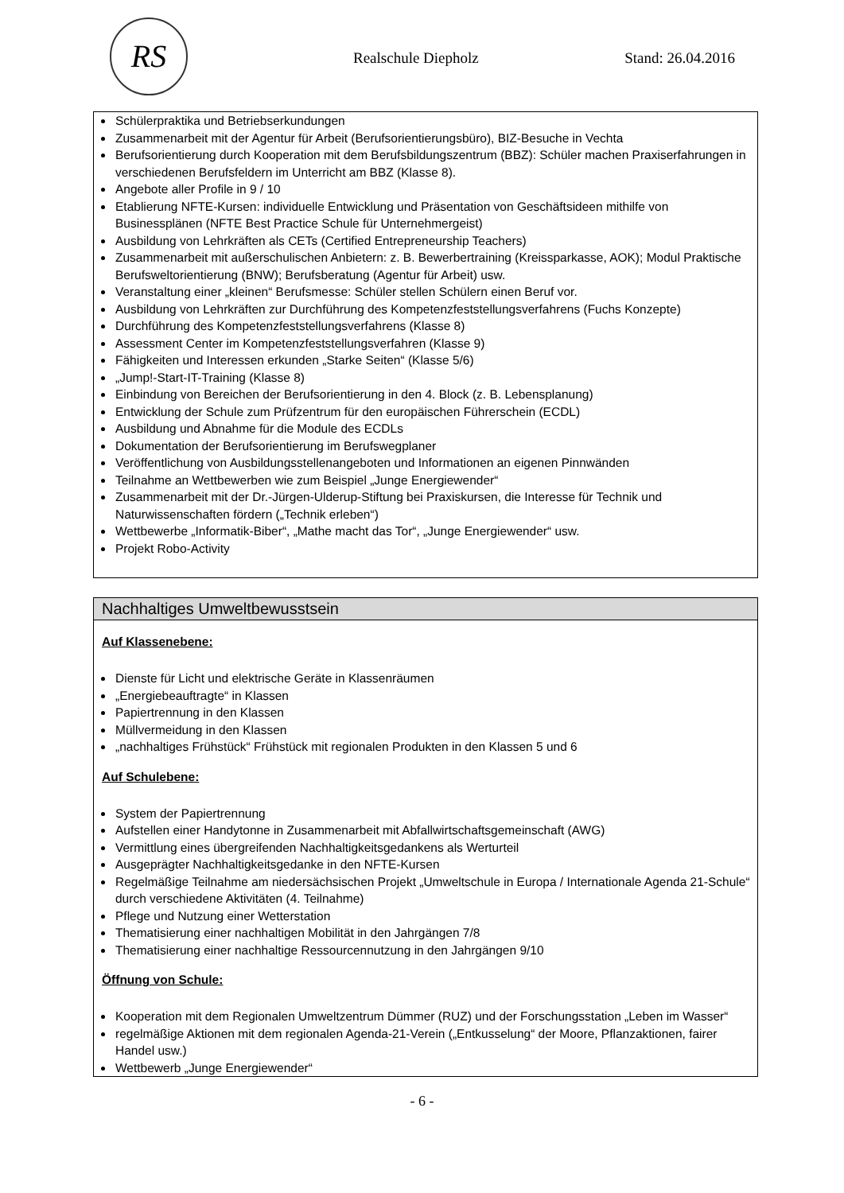RS
Realschule Diepholz Stand: 26.04.2016
Schülerpraktika und Betriebserkundungen
Zusammenarbeit mit der Agentur für Arbeit (Berufsorientierungsbüro), BIZ-Besuche in Vechta
Berufsorientierung durch Kooperation mit dem Berufsbildungszentrum (BBZ): Schüler machen Praxiserfahrungen in verschiedenen Berufsfeldern im Unterricht am BBZ (Klasse 8).
Angebote aller Profile in 9 / 10
Etablierung NFTE-Kursen: individuelle Entwicklung und Präsentation von Geschäftsideen mithilfe von Businessplänen (NFTE Best Practice Schule für Unternehmergeist)
Ausbildung von Lehrkräften als CETs (Certified Entrepreneurship Teachers)
Zusammenarbeit mit außerschulischen Anbietern: z. B. Bewerbertraining (Kreissparkasse, AOK); Modul Praktische Berufsweltorientierung (BNW); Berufsberatung (Agentur für Arbeit) usw.
Veranstaltung einer „kleinen“ Berufsmesse: Schüler stellen Schülern einen Beruf vor.
Ausbildung von Lehrkräften zur Durchführung des Kompetenzfeststellungsverfahrens (Fuchs Konzepte)
Durchführung des Kompetenzfeststellungsverfahrens (Klasse 8)
Assessment Center im Kompetenzfeststellungsverfahren (Klasse 9)
Fähigkeiten und Interessen erkunden „Starke Seiten“ (Klasse 5/6)
„Jump!-Start-IT-Training (Klasse 8)
Einbindung von Bereichen der Berufsorientierung in den 4. Block (z. B. Lebensplanung)
Entwicklung der Schule zum Prüfzentrum für den europäischen Führerschein (ECDL)
Ausbildung und Abnahme für die Module des ECDLs
Dokumentation der Berufsorientierung im Berufswegplaner
Veröffentlichung von Ausbildungsstellenangeboten und Informationen an eigenen Pinnwänden
Teilnahme an Wettbewerben wie zum Beispiel „Junge Energiewender“
Zusammenarbeit mit der Dr.-Jürgen-Ulderup-Stiftung bei Praxiskursen, die Interesse für Technik und Naturwissenschaften fördern („Technik erleben“)
Wettbewerbe „Informatik-Biber“, „Mathe macht das Tor“, „Junge Energiewender“ usw.
Projekt Robo-Activity
Nachhaltiges Umweltbewusstsein
Auf Klassenebene:
Dienste für Licht und elektrische Geräte in Klassenräumen
„Energiebeauftragte“ in Klassen
Papiertrennung in den Klassen
Müllvermeidung in den Klassen
„nachhaltiges Frühstück“ Frühstück mit regionalen Produkten in den Klassen 5 und 6
Auf Schulebene:
System der Papiertrennung
Aufstellen einer Handytonne in Zusammenarbeit mit Abfallwirtschaftsgemeinschaft (AWG)
Vermittlung eines übergreifenden Nachhaltigkeitsgedankens als Werturteil
Ausgeprägter Nachhaltigkeitsgedanke in den NFTE-Kursen
Regelmäßige Teilnahme am niedersächsischen Projekt „Umweltschule in Europa / Internationale Agenda 21-Schule“ durch verschiedene Aktivitäten (4. Teilnahme)
Pflege und Nutzung einer Wetterstation
Thematisierung einer nachhaltigen Mobilität in den Jahrgängen 7/8
Thematisierung einer nachhaltige Ressourcennutzung in den Jahrgängen 9/10
Öffnung von Schule:
Kooperation mit dem Regionalen Umweltzentrum Dümmer (RUZ) und der Forschungsstation „Leben im Wasser“
regelmäßige Aktionen mit dem regionalen Agenda-21-Verein („Entkusselung“ der Moore, Pflanzaktionen, fairer Handel usw.)
Wettbewerb „Junge Energiewender“
- 6 -